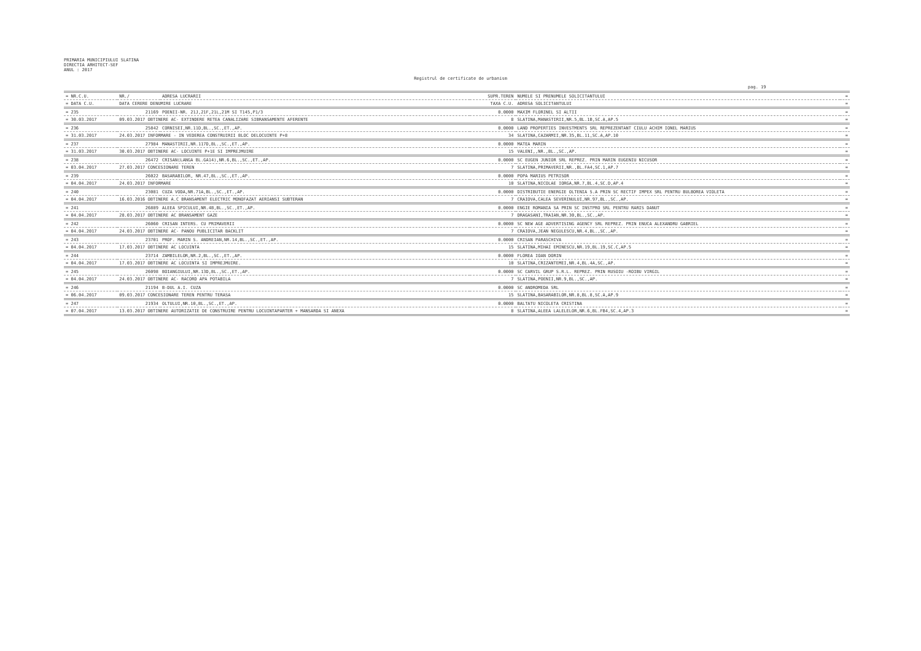PRIMARIA MUNICIPIULUI SLATINA
DIRECTIA ARHITECT-SEF
ANUL : 2017
Registrul de certificate de urbanism
pag. 19
| = NR.C.U. | NR./ | ADRESA LUCRARII | SUPR.TEREN | NUMELE SI PRENUMELE SOLICITANTULUI | = |
| --- | --- | --- | --- | --- | --- |
| = DATA C.U. | DATA CERERE DENUMIRE LUCRARE | | TAXA C.U. | ADRESA SOLICITANTULUI | = |
| = 235 | 21169 | POENII-NR. 21J,21F,21L,21M SI T145,P1/3 | 0.0000 | MAXIM FLORINEL SI ALTII | = |
| = 30.03.2017 | 09.03.2017 OBTINERE AC- EXTINDERE RETEA CANALIZARE SIBRANSAMENTE AFERENTE | | 8 | SLATINA,MANASTIRII,NR.5,BL.1B,SC.A,AP.5 | = |
| = 236 | 25842 | CORNISEI,NR.11D,BL.,SC.,ET.,AP. | 0.0000 | LAND PROPERTIES INVESTMENTS SRL REPREZENTANT CIULU ACHIM IONEL MARIUS | = |
| = 31.03.2017 | 24.03.2017 INFORMARE - IN VEDEREA CONSTRUIRII BLOC DELOCUINTE P+8 | | 34 | SLATINA,CAZARMII,NR.35,BL.11,SC.A,AP.10 | = |
| = 237 | 27984 | MANASTIRII,NR.117D,BL.,SC.,ET.,AP. | 0.0000 | MATEA MARIN | = |
| = 31.03.2017 | 30.03.2017 OBTINERE AC- LOCUINTE P+1E SI IMPREJMUIRE | | 15 | VALENI,,NR.,BL.,SC.,AP. | = |
| = 238 | 26472 | CRISAN(LANGA BL.GA14),NR.6,BL.,SC.,ET.,AP. | 0.0000 | SC EUGEN JUNIOR SRL REPREZ. PRIN MARIN EUGENIU NICUSOR | = |
| = 03.04.2017 | 27.03.2017 CONCESIONARE TEREN | | 7 | SLATINA,PRIMAVERII,NR.,BL.FA4,SC.1,AP.7 | = |
| = 239 | 26022 | BASARABILOR, NR.47,BL.,SC.,ET.,AP. | 0.0000 | POPA MARIUS PETRISOR | = |
| = 04.04.2017 | 24.03.2017 INFORMARE | | 10 | SLATINA,NICOLAE IORGA,NR.7,BL.4,SC.D,AP.4 | = |
| = 240 | 23081 | CUZA VODA,NR.71A,BL.,SC.,ET.,AP. | 0.0000 | DISTRIBUTIE ENERGIE OLTENIA S.A PRIN SC RECTIF IMPEX SRL PENTRU BULBOREA VIOLETA | = |
| = 04.04.2017 | 16.03.2016 OBTINERE A.C BRANSAMENT ELECTRIC MONOFAZAT AERIANSI SUBTERAN | | 7 | CRAIOVA,CALEA SEVERINULUI,NR.97,BL.,SC.,AP. | = |
| = 241 | 26889 | ALEEA SPICULUI,NR.4B,BL.,SC.,ET.,AP. | 0.0000 | ENGIE ROMANIA SA PRIN SC INSTPRO SRL PENTRU RARIS DANUT | = |
| = 04.04.2017 | 28.03.2017 OBTINERE AC BRANSAMENT GAZE | | 7 | DRAGASANI,TRAIAN,NR.30,BL.,SC.,AP. | = |
| = 242 | 26060 | CRISAN INTERS. CU PRIMAVERII | 0.0000 | SC NEW AGE ADVERTISING AGENCY SRL REPREZ. PRIN ENUCA ALEXANDRU GABRIEL | = |
| = 04.04.2017 | 24.03.2017 OBTINERE AC- PANOU PUBLICITAR BACKLIT | | 7 | CRAIOVA,JEAN NEGULESCU,NR.4,BL.,SC.,AP. | = |
| = 243 | 23701 | PROF. MARIN S. ANDREIAN,NR.14,BL.,SC.,ET.,AP. | 0.0000 | CRISAN PARASCHIVA | = |
| = 04.04.2017 | 17.03.2017 OBTINERE AC LOCUINTA | | 15 | SLATINA,MIHAI EMINESCU,NR.19,BL.19,SC.C,AP.5 | = |
| = 244 | 23714 | ZAMBILELOR,NR.2,BL.,SC.,ET.,AP. | 0.0000 | FLOREA IOAN DORIN | = |
| = 04.04.2017 | 17.03.2017 OBTINERE AC LOCUINTA SI IMPREJMUIRE. | | 10 | SLATINA,CRIZANTEMEI,NR.4,BL.4A,SC.,AP. | = |
| = 245 | 26098 | BOIANGIULUI,NR.13D,BL.,SC.,ET.,AP. | 0.0000 | SC CARVIL GRUP S.R.L. REPREZ. PRIN RUSOIU -ROIBU VIRGIL | = |
| = 04.04.2017 | 24.03.2017 OBTINERE AC- RACORD APA POTABILA | | 7 | SLATINA,POENII,NR.9,BL.,SC.,AP. | = |
| = 246 | 21194 | B-DUL A.I. CUZA | 0.0000 | SC ANDROMEDA SRL | = |
| = 06.04.2017 | 09.03.2017 CONCESIONARE TEREN PENTRU TERASA | | 15 | SLATINA,BASARABILOR,NR.8,BL.8,SC.A,AP.9 | = |
| = 247 | 21934 | OLTULUI,NR.10,BL.,SC.,ET.,AP. | 0.0000 | BALTATU NICOLETA CRISTINA | = |
| = 07.04.2017 | 13.03.2017 OBTINERE AUTORIZATIE DE CONSTRUIRE PENTRU LOCUINTAPARTER + MANSARDA SI ANEXA | | 8 | SLATINA,ALEEA LALELELOR,NR.6,BL.FB4,SC.4,AP.3 | = |